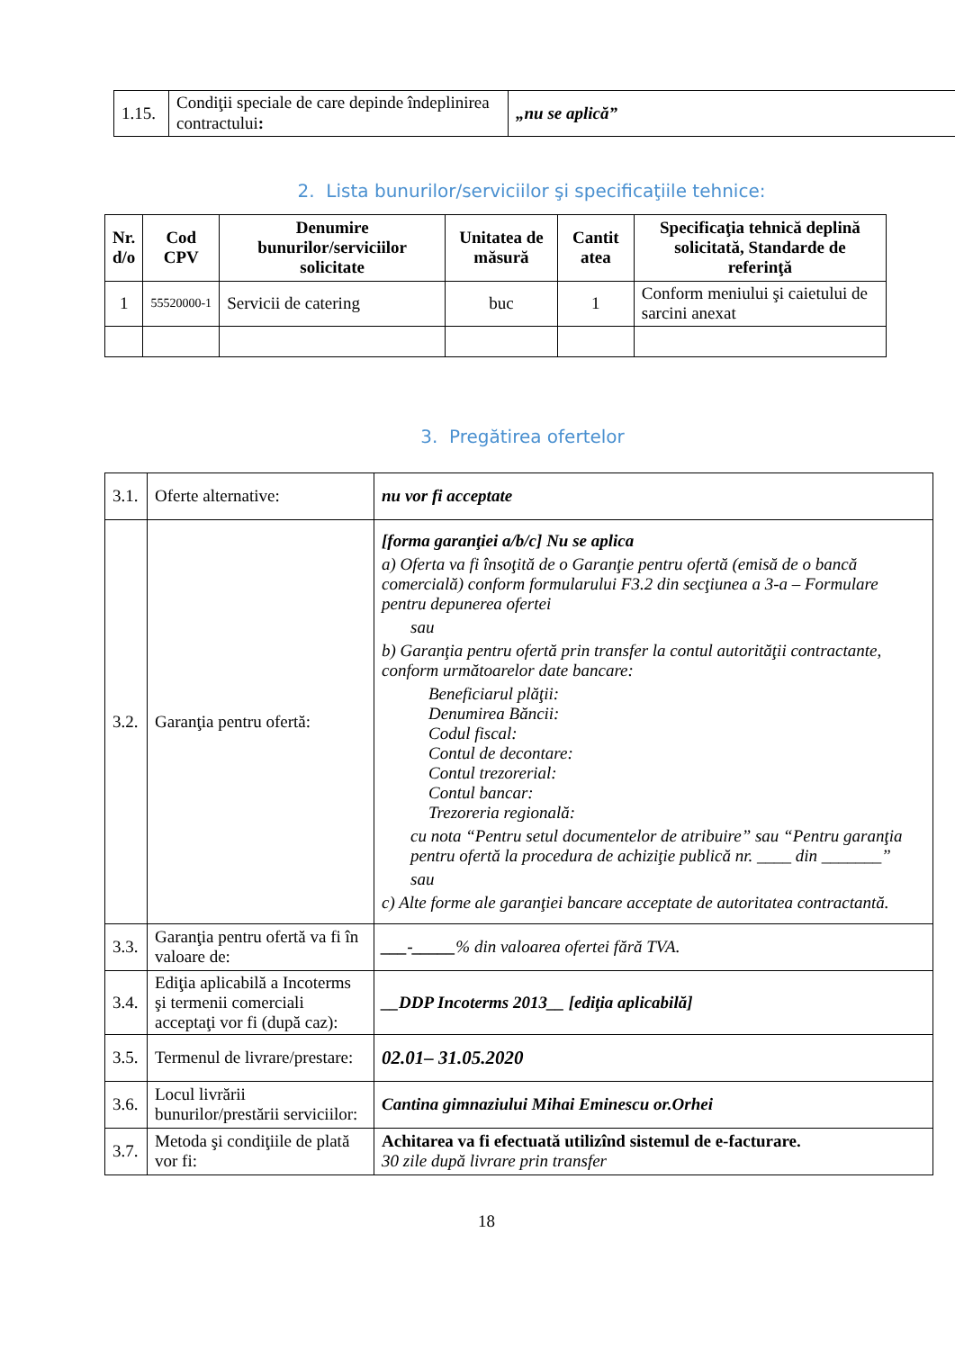| 1.15. | Condiţii speciale de care depinde îndeplinirea contractului : | „nu se aplică” |
2. Lista bunurilor/serviciilor şi specificaţiile tehnice:
| Nr. d/o | Cod CPV | Denumire bunurilor/serviciilor solicitate | Unitatea de măsură | Cantit atea | Specificaţia tehnică deplină solicitată, Standarde de referinţă |
| --- | --- | --- | --- | --- | --- |
| 1 | 55520000-1 | Servicii de catering | buc | 1 | Conform meniului şi caietului de sarcini anexat |
3. Pregătirea ofertelor
| 3.1. | Oferte alternative: | nu vor fi acceptate |
| 3.2. | Garanţia pentru ofertă: | [forma garanţiei a/b/c] Nu se aplica a) Oferta va fi însoţită de o Garanţie pentru ofertă (emisă de o bancă comercială) conform formularului F3.2 din secţiunea a 3-a – Formulare pentru depunerea ofertei sau b) Garanţia pentru ofertă prin transfer la contul autorităţii contractante, conform următoarelor date bancare: Beneficiarul plăţii: Denumirea Băncii: Codul fiscal: Contul de decontare: Contul trezorerial: Contul bancar: Trezoreria regională: cu nota “Pentru setul documentelor de atribuire” sau “Pentru garanţia pentru ofertă la procedura de achiziţie publică nr. ____ din _______” sau c) Alte forme ale garanţiei bancare acceptate de autoritatea contractantă. |
| 3.3. | Garanţia pentru ofertă va fi în valoare de: | ___-_____ % din valoarea ofertei fără TVA. |
| 3.4. | Ediţia aplicabilă a Incoterms şi termenii comerciali acceptaţi vor fi (după caz): | __DDP Incoterms 2013__ [ediţia aplicabilă] |
| 3.5. | Termenul de livrare/prestare: | 02.01– 31.05.2020 |
| 3.6. | Locul livrării bunurilor/prestării serviciilor: | Cantina gimnaziului Mihai Eminescu or.Orhei |
| 3.7. | Metoda şi condiţiile de plată vor fi: | Achitarea va fi efectuată utilizînd sistemul de e-facturare. 30 zile după livrare prin transfer |
18